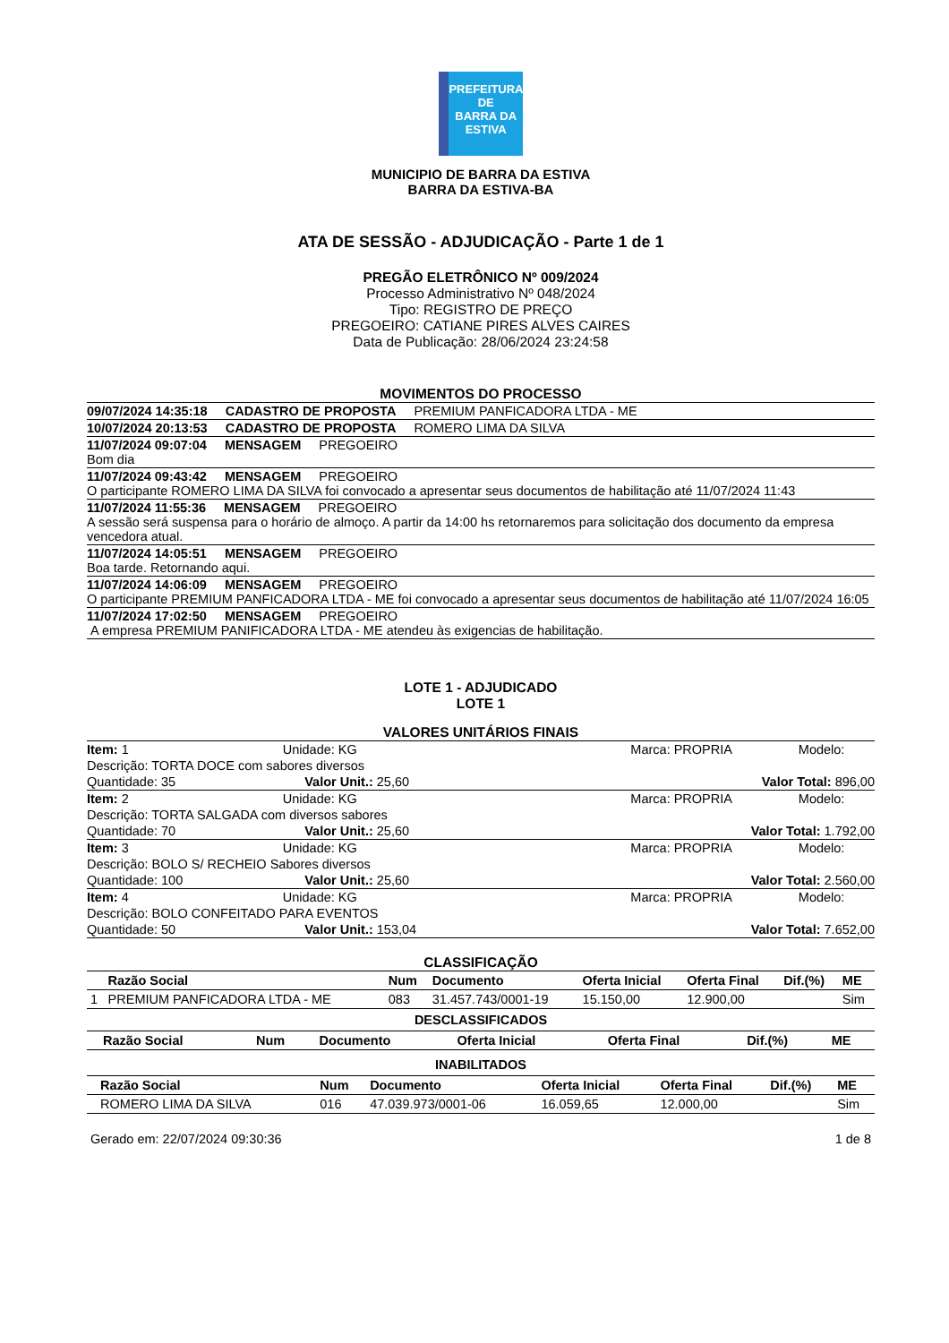PREFEITURA DE
BARRA DA
ESTIVA
MUNICIPIO DE BARRA DA ESTIVA
BARRA DA ESTIVA-BA
ATA DE SESSÃO - ADJUDICAÇÃO - Parte 1 de 1
PREGÃO ELETRÔNICO Nº 009/2024
Processo Administrativo Nº 048/2024
Tipo: REGISTRO DE PREÇO
PREGOEIRO: CATIANE PIRES ALVES CAIRES
Data de Publicação: 28/06/2024 23:24:58
MOVIMENTOS DO PROCESSO
09/07/2024 14:35:18 CADASTRO DE PROPOSTA PREMIUM PANFICADORA LTDA - ME
10/07/2024 20:13:53 CADASTRO DE PROPOSTA ROMERO LIMA DA SILVA
11/07/2024 09:07:04 MENSAGEM PREGOEIRO
Bom dia
11/07/2024 09:43:42 MENSAGEM PREGOEIRO
O participante ROMERO LIMA DA SILVA foi convocado a apresentar seus documentos de habilitação até 11/07/2024 11:43
11/07/2024 11:55:36 MENSAGEM PREGOEIRO
A sessão será suspensa para o horário de almoço. A partir da 14:00 hs retornaremos para solicitação dos documento da empresa vencedora atual.
11/07/2024 14:05:51 MENSAGEM PREGOEIRO
Boa tarde. Retornando aqui.
11/07/2024 14:06:09 MENSAGEM PREGOEIRO
O participante PREMIUM PANFICADORA LTDA - ME foi convocado a apresentar seus documentos de habilitação até 11/07/2024 16:05
11/07/2024 17:02:50 MENSAGEM PREGOEIRO
A empresa PREMIUM PANIFICADORA LTDA - ME atendeu às exigencias de habilitação.
LOTE 1 - ADJUDICADO
LOTE 1
VALORES UNITÁRIOS FINAIS
| Item: 1 | Unidade: KG | Marca: PROPRIA | Modelo: |
| Descrição: TORTA DOCE com sabores diversos | | | |
| Quantidade: 35 Valor Unit.: 25,60 | | Valor Total: 896,00 | |
| Item: 2 | Unidade: KG | Marca: PROPRIA | Modelo: |
| Descrição: TORTA SALGADA com diversos sabores | | | |
| Quantidade: 70 Valor Unit.: 25,60 | | Valor Total: 1.792,00 | |
| Item: 3 | Unidade: KG | Marca: PROPRIA | Modelo: |
| Descrição: BOLO S/ RECHEIO Sabores diversos | | | |
| Quantidade: 100 Valor Unit.: 25,60 | | Valor Total: 2.560,00 | |
| Item: 4 | Unidade: KG | Marca: PROPRIA | Modelo: |
| Descrição: BOLO CONFEITADO PARA EVENTOS | | | |
| Quantidade: 50 Valor Unit.: 153,04 | | Valor Total: 7.652,00 | |
CLASSIFICAÇÃO
| | Razão Social | Num | Documento | Oferta Inicial | Oferta Final | Dif.(%) | ME |
| --- | --- | --- | --- | --- | --- | --- | --- |
| 1 | PREMIUM PANFICADORA LTDA - ME | 083 | 31.457.743/0001-19 | 15.150,00 | 12.900,00 | | Sim |
DESCLASSIFICADOS
| | Razão Social | Num | Documento | Oferta Inicial | Oferta Final | Dif.(%) | ME |
| --- | --- | --- | --- | --- | --- | --- | --- |
INABILITADOS
| | Razão Social | Num | Documento | Oferta Inicial | Oferta Final | Dif.(%) | ME |
| --- | --- | --- | --- | --- | --- | --- | --- |
| | ROMERO LIMA DA SILVA | 016 | 47.039.973/0001-06 | 16.059,65 | 12.000,00 | | Sim |
Gerado em: 22/07/2024 09:30:36 1 de 8